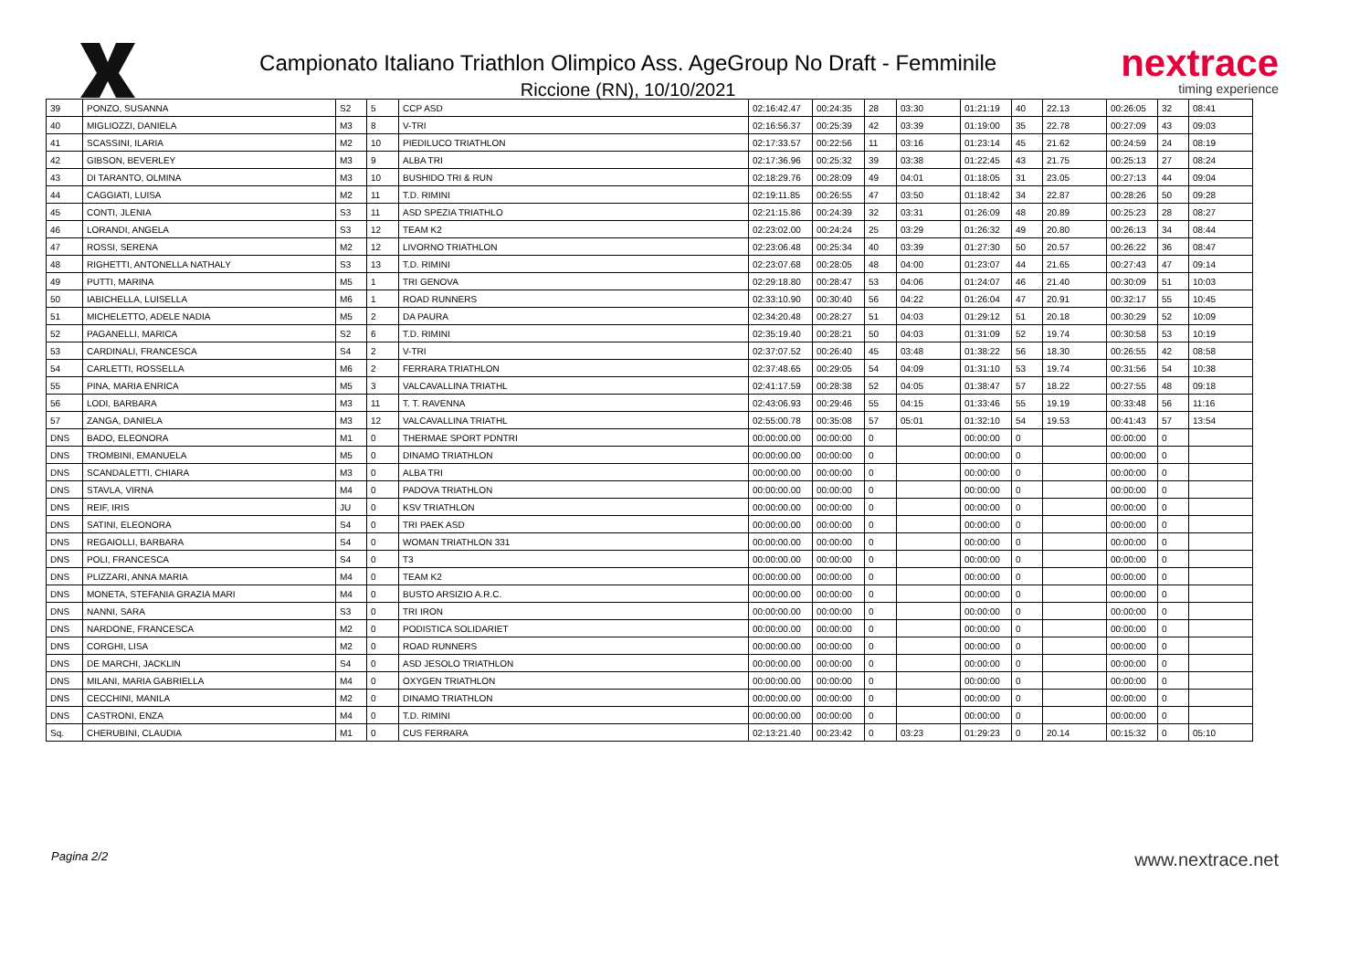Campionato Italiano Triathlon Olimpico Ass. AgeGroup No Draft - Femminile
Riccione (RN), 10/10/2021
nextrace
timing experience
| 39 | PONZO, SUSANNA | S2 | 5 | CCP ASD | 02:16:42.47 | 00:24:35 | 28 | 03:30 | 01:21:19 | 40 | 22.13 | 00:26:05 | 32 | 08:41 |
| 40 | MIGLIOZZI, DANIELA | M3 | 8 | V-TRI | 02:16:56.37 | 00:25:39 | 42 | 03:39 | 01:19:00 | 35 | 22.78 | 00:27:09 | 43 | 09:03 |
| 41 | SCASSINI, ILARIA | M2 | 10 | PIEDILUCO TRIATHLON | 02:17:33.57 | 00:22:56 | 11 | 03:16 | 01:23:14 | 45 | 21.62 | 00:24:59 | 24 | 08:19 |
| 42 | GIBSON, BEVERLEY | M3 | 9 | ALBA TRI | 02:17:36.96 | 00:25:32 | 39 | 03:38 | 01:22:45 | 43 | 21.75 | 00:25:13 | 27 | 08:24 |
| 43 | DI TARANTO, OLMINA | M3 | 10 | BUSHIDO TRI & RUN | 02:18:29.76 | 00:28:09 | 49 | 04:01 | 01:18:05 | 31 | 23.05 | 00:27:13 | 44 | 09:04 |
| 44 | CAGGIATI, LUISA | M2 | 11 | T.D. RIMINI | 02:19:11.85 | 00:26:55 | 47 | 03:50 | 01:18:42 | 34 | 22.87 | 00:28:26 | 50 | 09:28 |
| 45 | CONTI, JLENIA | S3 | 11 | ASD SPEZIA TRIATHLO | 02:21:15.86 | 00:24:39 | 32 | 03:31 | 01:26:09 | 48 | 20.89 | 00:25:23 | 28 | 08:27 |
| 46 | LORANDI, ANGELA | S3 | 12 | TEAM K2 | 02:23:02.00 | 00:24:24 | 25 | 03:29 | 01:26:32 | 49 | 20.80 | 00:26:13 | 34 | 08:44 |
| 47 | ROSSI, SERENA | M2 | 12 | LIVORNO TRIATHLON | 02:23:06.48 | 00:25:34 | 40 | 03:39 | 01:27:30 | 50 | 20.57 | 00:26:22 | 36 | 08:47 |
| 48 | RIGHETTI, ANTONELLA NATHALY | S3 | 13 | T.D. RIMINI | 02:23:07.68 | 00:28:05 | 48 | 04:00 | 01:23:07 | 44 | 21.65 | 00:27:43 | 47 | 09:14 |
| 49 | PUTTI, MARINA | M5 | 1 | TRI GENOVA | 02:29:18.80 | 00:28:47 | 53 | 04:06 | 01:24:07 | 46 | 21.40 | 00:30:09 | 51 | 10:03 |
| 50 | IABICHELLA, LUISELLA | M6 | 1 | ROAD RUNNERS | 02:33:10.90 | 00:30:40 | 56 | 04:22 | 01:26:04 | 47 | 20.91 | 00:32:17 | 55 | 10:45 |
| 51 | MICHELETTO, ADELE NADIA | M5 | 2 | DA PAURA | 02:34:20.48 | 00:28:27 | 51 | 04:03 | 01:29:12 | 51 | 20.18 | 00:30:29 | 52 | 10:09 |
| 52 | PAGANELLI, MARICA | S2 | 6 | T.D. RIMINI | 02:35:19.40 | 00:28:21 | 50 | 04:03 | 01:31:09 | 52 | 19.74 | 00:30:58 | 53 | 10:19 |
| 53 | CARDINALI, FRANCESCA | S4 | 2 | V-TRI | 02:37:07.52 | 00:26:40 | 45 | 03:48 | 01:38:22 | 56 | 18.30 | 00:26:55 | 42 | 08:58 |
| 54 | CARLETTI, ROSSELLA | M6 | 2 | FERRARA TRIATHLON | 02:37:48.65 | 00:29:05 | 54 | 04:09 | 01:31:10 | 53 | 19.74 | 00:31:56 | 54 | 10:38 |
| 55 | PINA, MARIA ENRICA | M5 | 3 | VALCAVALLINA TRIATHL | 02:41:17.59 | 00:28:38 | 52 | 04:05 | 01:38:47 | 57 | 18.22 | 00:27:55 | 48 | 09:18 |
| 56 | LODI, BARBARA | M3 | 11 | T. T. RAVENNA | 02:43:06.93 | 00:29:46 | 55 | 04:15 | 01:33:46 | 55 | 19.19 | 00:33:48 | 56 | 11:16 |
| 57 | ZANGA, DANIELA | M3 | 12 | VALCAVALLINA TRIATHL | 02:55:00.78 | 00:35:08 | 57 | 05:01 | 01:32:10 | 54 | 19.53 | 00:41:43 | 57 | 13:54 |
| DNS | BADO, ELEONORA | M1 | 0 | THERMAE SPORT PDNTRI | 00:00:00.00 | 00:00:00 | 0 | | 00:00:00 | 0 | | 00:00:00 | 0 | |
| DNS | TROMBINI, EMANUELA | M5 | 0 | DINAMO TRIATHLON | 00:00:00.00 | 00:00:00 | 0 | | 00:00:00 | 0 | | 00:00:00 | 0 | |
| DNS | SCANDALETTI, CHIARA | M3 | 0 | ALBA TRI | 00:00:00.00 | 00:00:00 | 0 | | 00:00:00 | 0 | | 00:00:00 | 0 | |
| DNS | STAVLA, VIRNA | M4 | 0 | PADOVA TRIATHLON | 00:00:00.00 | 00:00:00 | 0 | | 00:00:00 | 0 | | 00:00:00 | 0 | |
| DNS | REIF, IRIS | JU | 0 | KSV TRIATHLON | 00:00:00.00 | 00:00:00 | 0 | | 00:00:00 | 0 | | 00:00:00 | 0 | |
| DNS | SATINI, ELEONORA | S4 | 0 | TRI PAEK ASD | 00:00:00.00 | 00:00:00 | 0 | | 00:00:00 | 0 | | 00:00:00 | 0 | |
| DNS | REGAIOLLI, BARBARA | S4 | 0 | WOMAN TRIATHLON 331 | 00:00:00.00 | 00:00:00 | 0 | | 00:00:00 | 0 | | 00:00:00 | 0 | |
| DNS | POLI, FRANCESCA | S4 | 0 | T3 | 00:00:00.00 | 00:00:00 | 0 | | 00:00:00 | 0 | | 00:00:00 | 0 | |
| DNS | PLIZZARI, ANNA MARIA | M4 | 0 | TEAM K2 | 00:00:00.00 | 00:00:00 | 0 | | 00:00:00 | 0 | | 00:00:00 | 0 | |
| DNS | MONETA, STEFANIA GRAZIA MARI | M4 | 0 | BUSTO ARSIZIO A.R.C. | 00:00:00.00 | 00:00:00 | 0 | | 00:00:00 | 0 | | 00:00:00 | 0 | |
| DNS | NANNI, SARA | S3 | 0 | TRI IRON | 00:00:00.00 | 00:00:00 | 0 | | 00:00:00 | 0 | | 00:00:00 | 0 | |
| DNS | NARDONE, FRANCESCA | M2 | 0 | PODISTICA SOLIDARIET | 00:00:00.00 | 00:00:00 | 0 | | 00:00:00 | 0 | | 00:00:00 | 0 | |
| DNS | CORGHI, LISA | M2 | 0 | ROAD RUNNERS | 00:00:00.00 | 00:00:00 | 0 | | 00:00:00 | 0 | | 00:00:00 | 0 | |
| DNS | DE MARCHI, JACKLIN | S4 | 0 | ASD JESOLO TRIATHLON | 00:00:00.00 | 00:00:00 | 0 | | 00:00:00 | 0 | | 00:00:00 | 0 | |
| DNS | MILANI, MARIA GABRIELLA | M4 | 0 | OXYGEN TRIATHLON | 00:00:00.00 | 00:00:00 | 0 | | 00:00:00 | 0 | | 00:00:00 | 0 | |
| DNS | CECCHINI, MANILA | M2 | 0 | DINAMO TRIATHLON | 00:00:00.00 | 00:00:00 | 0 | | 00:00:00 | 0 | | 00:00:00 | 0 | |
| DNS | CASTRONI, ENZA | M4 | 0 | T.D. RIMINI | 00:00:00.00 | 00:00:00 | 0 | | 00:00:00 | 0 | | 00:00:00 | 0 | |
| Sq. | CHERUBINI, CLAUDIA | M1 | 0 | CUS FERRARA | 02:13:21.40 | 00:23:42 | 0 | 03:23 | 01:29:23 | 0 | 20.14 | 00:15:32 | 0 | 05:10 |
Pagina 2/2 www.nextrace.net